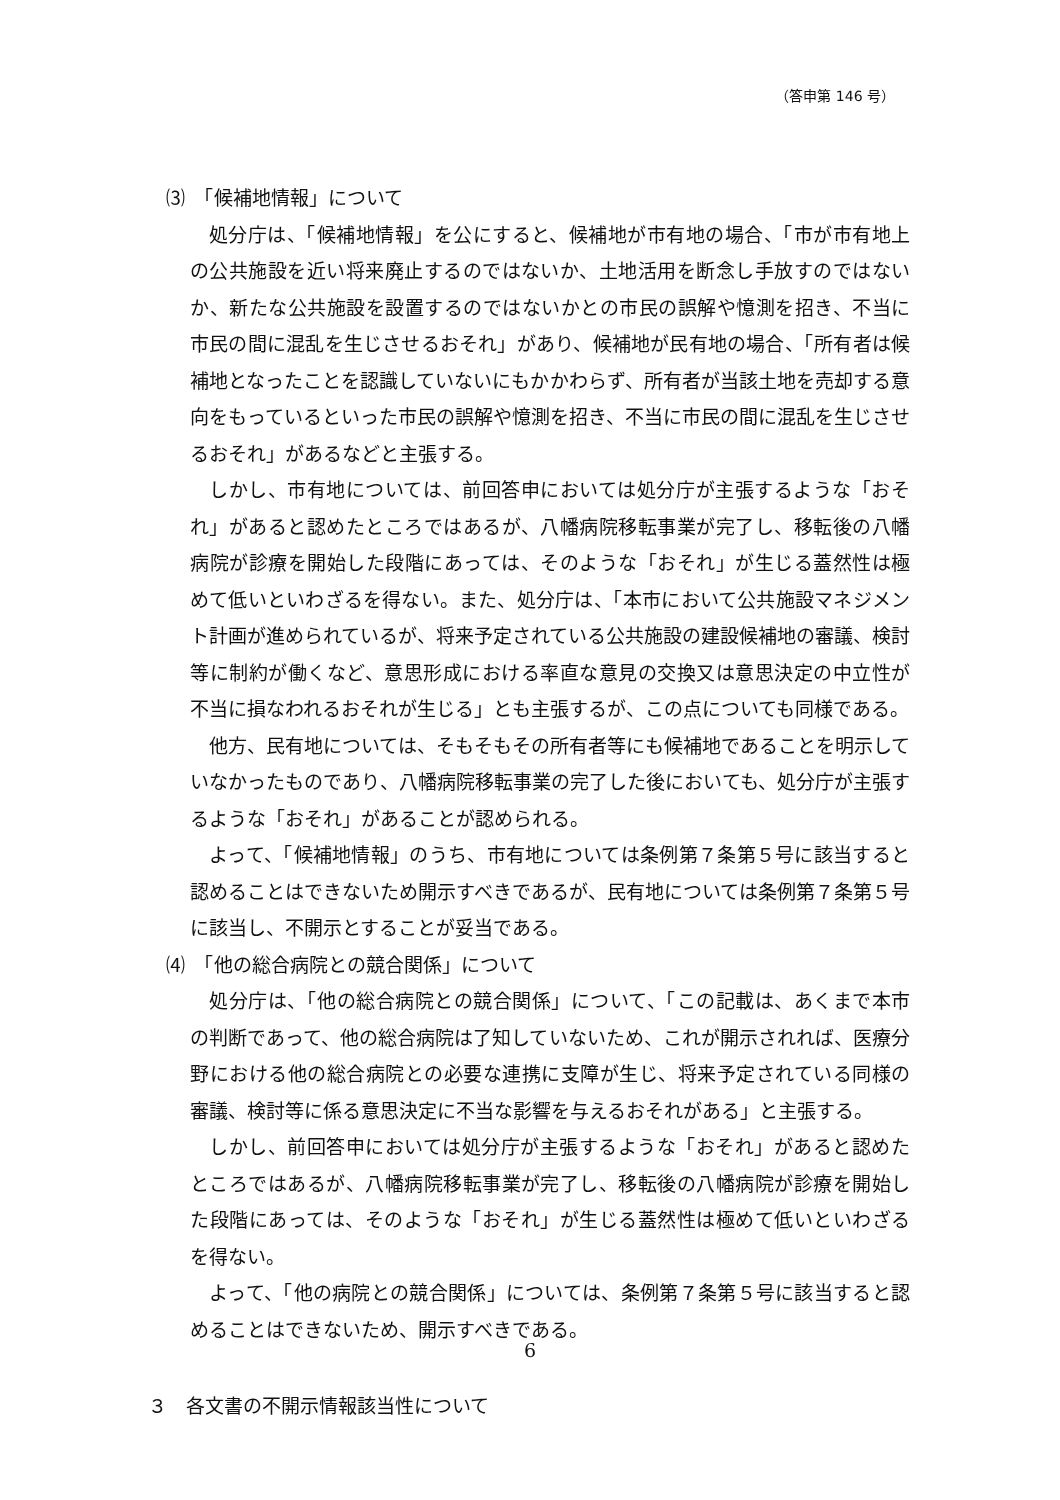（答申第 146 号）
⑶　「候補地情報」について
処分庁は、「候補地情報」を公にすると、候補地が市有地の場合、「市が市有地上の公共施設を近い将来廃止するのではないか、土地活用を断念し手放すのではないか、新たな公共施設を設置するのではないかとの市民の誤解や憶測を招き、不当に市民の間に混乱を生じさせるおそれ」があり、候補地が民有地の場合、「所有者は候補地となったことを認識していないにもかかわらず、所有者が当該土地を売却する意向をもっているといった市民の誤解や憶測を招き、不当に市民の間に混乱を生じさせるおそれ」があるなどと主張する。
しかし、市有地については、前回答申においては処分庁が主張するような「おそれ」があると認めたところではあるが、八幡病院移転事業が完了し、移転後の八幡病院が診療を開始した段階にあっては、そのような「おそれ」が生じる蓋然性は極めて低いといわざるを得ない。また、処分庁は、「本市において公共施設マネジメント計画が進められているが、将来予定されている公共施設の建設候補地の審議、検討等に制約が働くなど、意思形成における率直な意見の交換又は意思決定の中立性が不当に損なわれるおそれが生じる」とも主張するが、この点についても同様である。
他方、民有地については、そもそもその所有者等にも候補地であることを明示していなかったものであり、八幡病院移転事業の完了した後においても、処分庁が主張するような「おそれ」があることが認められる。
よって、「候補地情報」のうち、市有地については条例第７条第５号に該当すると認めることはできないため開示すべきであるが、民有地については条例第７条第５号に該当し、不開示とすることが妥当である。
⑷　「他の総合病院との競合関係」について
処分庁は、「他の総合病院との競合関係」について、「この記載は、あくまで本市の判断であって、他の総合病院は了知していないため、これが開示されれば、医療分野における他の総合病院との必要な連携に支障が生じ、将来予定されている同様の審議、検討等に係る意思決定に不当な影響を与えるおそれがある」と主張する。
しかし、前回答申においては処分庁が主張するような「おそれ」があると認めたところではあるが、八幡病院移転事業が完了し、移転後の八幡病院が診療を開始した段階にあっては、そのような「おそれ」が生じる蓋然性は極めて低いといわざるを得ない。
よって、「他の病院との競合関係」については、条例第７条第５号に該当すると認めることはできないため、開示すべきである。
３　各文書の不開示情報該当性について
6